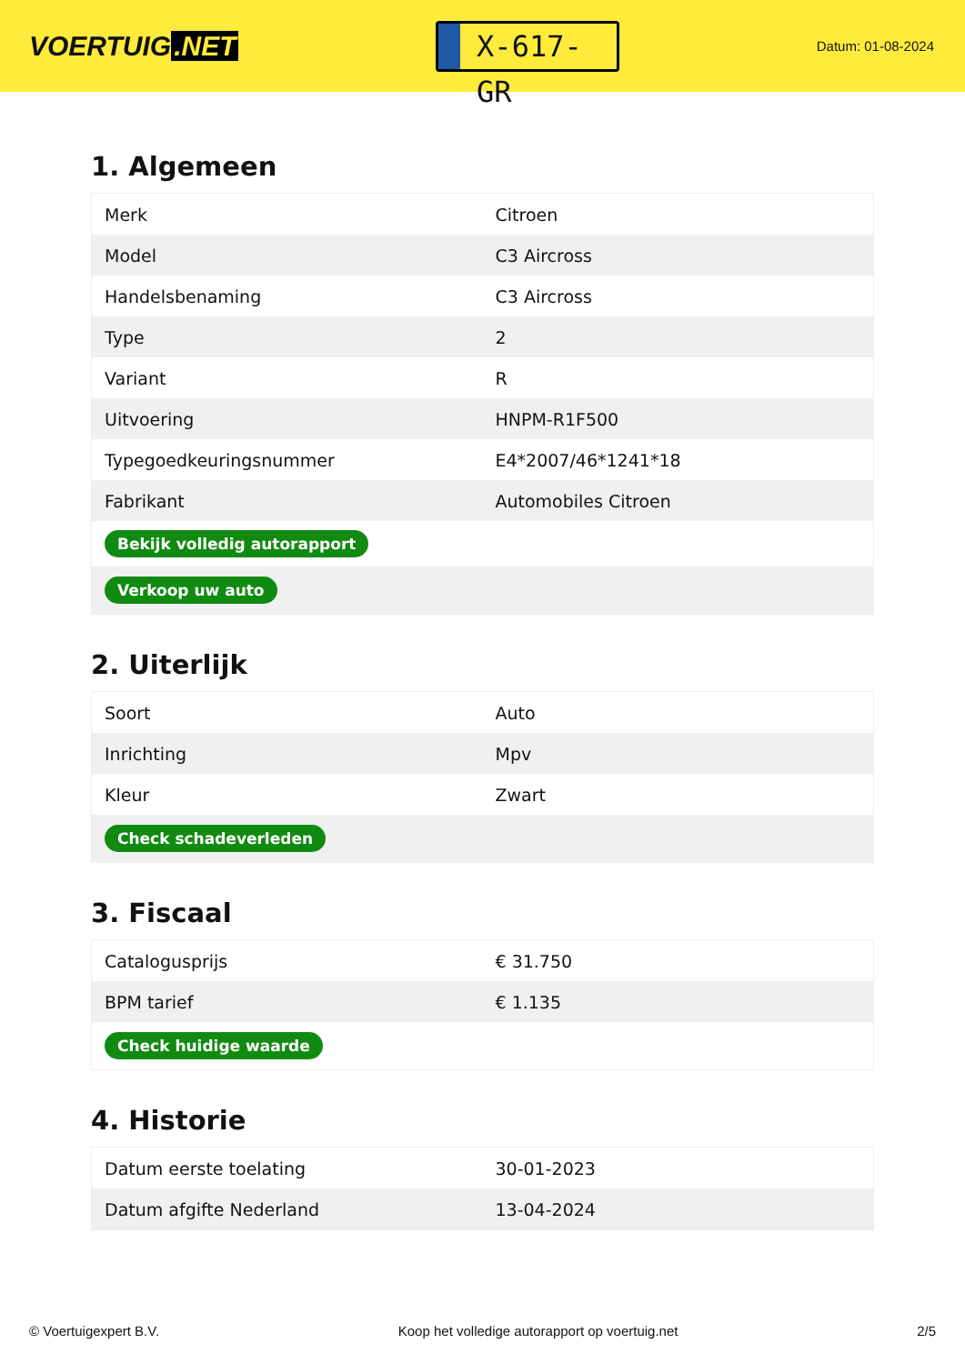VOERTUIG.NET
X-617-GR
Datum: 01-08-2024
1. Algemeen
| Merk | Citroen |
| Model | C3 Aircross |
| Handelsbenaming | C3 Aircross |
| Type | 2 |
| Variant | R |
| Uitvoering | HNPM-R1F500 |
| Typegoedkeuringsnummer | E4*2007/46*1241*18 |
| Fabrikant | Automobiles Citroen |
| Bekijk volledig autorapport | |
| Verkoop uw auto | |
2. Uiterlijk
| Soort | Auto |
| Inrichting | Mpv |
| Kleur | Zwart |
| Check schadeverleden | |
3. Fiscaal
| Catalogusprijs | € 31.750 |
| BPM tarief | € 1.135 |
| Check huidige waarde | |
4. Historie
| Datum eerste toelating | 30-01-2023 |
| Datum afgifte Nederland | 13-04-2024 |
© Voertuigexpert B.V. Koop het volledige autorapport op voertuig.net 2/5